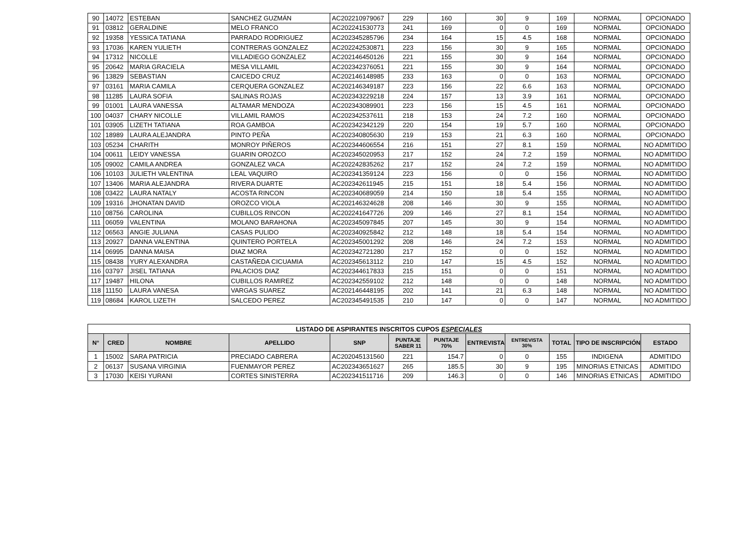| 90 | 14072 | ESTEBAN | SANCHEZ GUZMÁN | AC202210979067 | 229 | 160 | 30 | 9 | 169 | NORMAL | OPCIONADO |
| 91 | 03812 | GERALDINE | MELO FRANCO | AC202241530773 | 241 | 169 | 0 | 0 | 169 | NORMAL | OPCIONADO |
| 92 | 19358 | YESSICA TATIANA | PARRADO RODRIGUEZ | AC202345285796 | 234 | 164 | 15 | 4.5 | 168 | NORMAL | OPCIONADO |
| 93 | 17036 | KAREN YULIETH | CONTRERAS GONZALEZ | AC202242530871 | 223 | 156 | 30 | 9 | 165 | NORMAL | OPCIONADO |
| 94 | 17312 | NICOLLE | VILLADIEGO GONZALEZ | AC202146450126 | 221 | 155 | 30 | 9 | 164 | NORMAL | OPCIONADO |
| 95 | 20642 | MARIA GRACIELA | MESA VILLAMIL | AC202342376051 | 221 | 155 | 30 | 9 | 164 | NORMAL | OPCIONADO |
| 96 | 13829 | SEBASTIAN | CAICEDO CRUZ | AC202146148985 | 233 | 163 | 0 | 0 | 163 | NORMAL | OPCIONADO |
| 97 | 03161 | MARIA CAMILA | CERQUERA GONZALEZ | AC202146349187 | 223 | 156 | 22 | 6.6 | 163 | NORMAL | OPCIONADO |
| 98 | 11285 | LAURA SOFIA | SALINAS ROJAS | AC202343229218 | 224 | 157 | 13 | 3.9 | 161 | NORMAL | OPCIONADO |
| 99 | 01001 | LAURA VANESSA | ALTAMAR MENDOZA | AC202343089901 | 223 | 156 | 15 | 4.5 | 161 | NORMAL | OPCIONADO |
| 100 | 04037 | CHARY NICOLLE | VILLAMIL RAMOS | AC202342537611 | 218 | 153 | 24 | 7.2 | 160 | NORMAL | OPCIONADO |
| 101 | 03905 | LIZETH TATIANA | ROA GAMBOA | AC202342342129 | 220 | 154 | 19 | 5.7 | 160 | NORMAL | OPCIONADO |
| 102 | 18989 | LAURA ALEJANDRA | PINTO PEÑA | AC202340805630 | 219 | 153 | 21 | 6.3 | 160 | NORMAL | OPCIONADO |
| 103 | 05234 | CHARITH | MONROY PIÑEROS | AC202344606554 | 216 | 151 | 27 | 8.1 | 159 | NORMAL | NO ADMITIDO |
| 104 | 00611 | LEIDY VANESSA | GUARIN OROZCO | AC202345020953 | 217 | 152 | 24 | 7.2 | 159 | NORMAL | NO ADMITIDO |
| 105 | 09002 | CAMILA ANDREA | GONZALEZ VACA | AC202242835262 | 217 | 152 | 24 | 7.2 | 159 | NORMAL | NO ADMITIDO |
| 106 | 10103 | JULIETH VALENTINA | LEAL VAQUIRO | AC202341359124 | 223 | 156 | 0 | 0 | 156 | NORMAL | NO ADMITIDO |
| 107 | 13406 | MARIA ALEJANDRA | RIVERA DUARTE | AC202342611945 | 215 | 151 | 18 | 5.4 | 156 | NORMAL | NO ADMITIDO |
| 108 | 03422 | LAURA NATALY | ACOSTA RINCON | AC202340689059 | 214 | 150 | 18 | 5.4 | 155 | NORMAL | NO ADMITIDO |
| 109 | 19316 | JHONATAN DAVID | OROZCO VIOLA | AC202146324628 | 208 | 146 | 30 | 9 | 155 | NORMAL | NO ADMITIDO |
| 110 | 08756 | CAROLINA | CUBILLOS RINCON | AC202241647726 | 209 | 146 | 27 | 8.1 | 154 | NORMAL | NO ADMITIDO |
| 111 | 06059 | VALENTINA | MOLANO BARAHONA | AC202345097845 | 207 | 145 | 30 | 9 | 154 | NORMAL | NO ADMITIDO |
| 112 | 06563 | ANGIE JULIANA | CASAS PULIDO | AC202340925842 | 212 | 148 | 18 | 5.4 | 154 | NORMAL | NO ADMITIDO |
| 113 | 20927 | DANNA VALENTINA | QUINTERO PORTELA | AC202345001292 | 208 | 146 | 24 | 7.2 | 153 | NORMAL | NO ADMITIDO |
| 114 | 06995 | DANNA MAISA | DIAZ MORA | AC202342721280 | 217 | 152 | 0 | 0 | 152 | NORMAL | NO ADMITIDO |
| 115 | 08438 | YURY ALEXANDRA | CASTAÑEDA CICUAMIA | AC202345613112 | 210 | 147 | 15 | 4.5 | 152 | NORMAL | NO ADMITIDO |
| 116 | 03797 | JISEL TATIANA | PALACIOS DIAZ | AC202344617833 | 215 | 151 | 0 | 0 | 151 | NORMAL | NO ADMITIDO |
| 117 | 19487 | HILONA | CUBILLOS RAMIREZ | AC202342559102 | 212 | 148 | 0 | 0 | 148 | NORMAL | NO ADMITIDO |
| 118 | 11150 | LAURA VANESA | VARGAS SUAREZ | AC202146448195 | 202 | 141 | 21 | 6.3 | 148 | NORMAL | NO ADMITIDO |
| 119 | 08684 | KAROL LIZETH | SALCEDO PEREZ | AC202345491535 | 210 | 147 | 0 | 0 | 147 | NORMAL | NO ADMITIDO |
| LISTADO DE ASPIRANTES INSCRITOS CUPOS ESPECIALES | | | | | | | | | | | |
| --- | --- | --- | --- | --- | --- | --- | --- | --- | --- | --- | --- |
| N° | CRED | NOMBRE | APELLIDO | SNP | PUNTAJE SABER 11 | PUNTAJE 70% | ENTREVISTA | ENTREVISTA 30% | TOTAL | TIPO DE INSCRIPCIÓN | ESTADO |
| 1 | 15002 | SARA PATRICIA | PRECIADO CABRERA | AC202045131560 | 221 | 154.7 | 0 | 0 | 155 | INDIGENA | ADMITIDO |
| 2 | 06137 | SUSANA VIRGINIA | FUENMAYOR PEREZ | AC202343651627 | 265 | 185.5 | 30 | 9 | 195 | MINORIAS ETNICAS | ADMITIDO |
| 3 | 17030 | KEISI YURANI | CORTES SINISTERRA | AC202341511716 | 209 | 146.3 | 0 | 0 | 146 | MINORIAS ETNICAS | ADMITIDO |